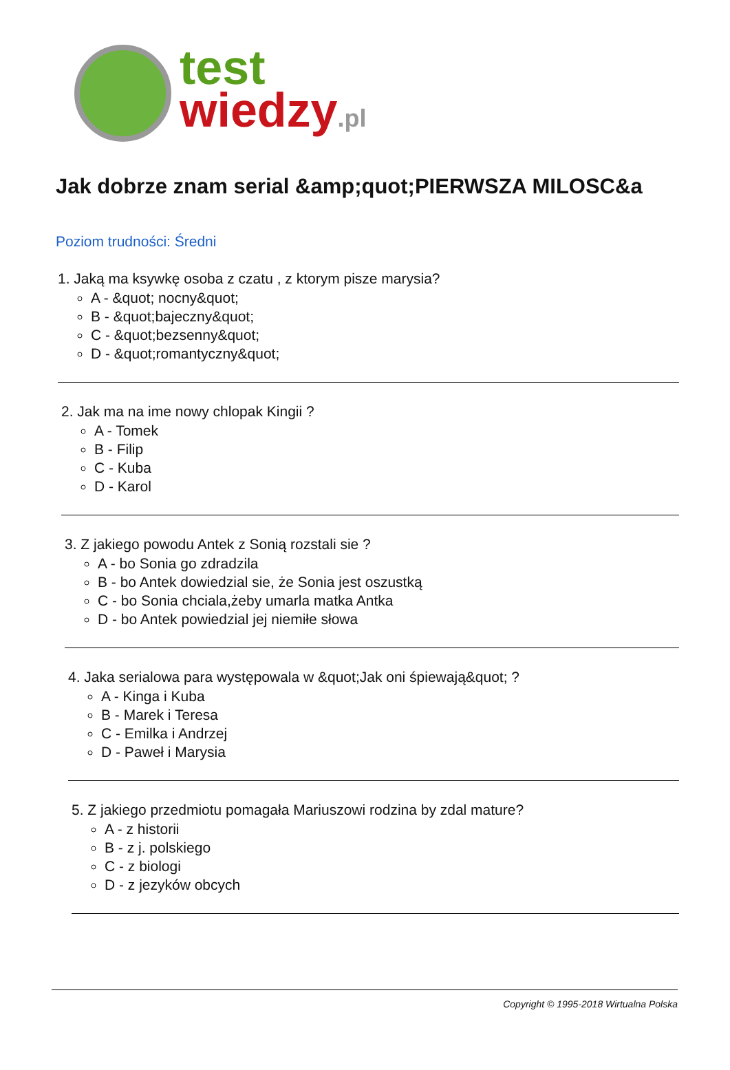test
wiedzy.pl
Jak dobrze znam serial &amp;quot;PIERWSZA MILOSC&a
Poziom trudności: Średni
1. Jaką ma ksywkę osoba z czatu , z ktorym pisze marysia?
A - &quot; nocny&quot;
B - &quot;bajeczny&quot;
C - &quot;bezsenny&quot;
D - &quot;romantyczny&quot;
2. Jak ma na ime nowy chlopak Kingii ?
A - Tomek
B - Filip
C - Kuba
D - Karol
3. Z jakiego powodu Antek z Sonią rozstali sie ?
A - bo Sonia go zdradzila
B - bo Antek dowiedzial sie, że Sonia jest oszustką
C - bo Sonia chciala,żeby umarla matka Antka
D - bo Antek powiedzial jej niemiłe słowa
4. Jaka serialowa para występowala w &quot;Jak oni śpiewają&quot; ?
A - Kinga i Kuba
B - Marek i Teresa
C - Emilka i Andrzej
D - Paweł i Marysia
5. Z jakiego przedmiotu pomagała Mariuszowi rodzina by zdal mature?
A - z historii
B - z j. polskiego
C - z biologi
D - z jezyków obcych
Copyright © 1995-2018 Wirtualna Polska